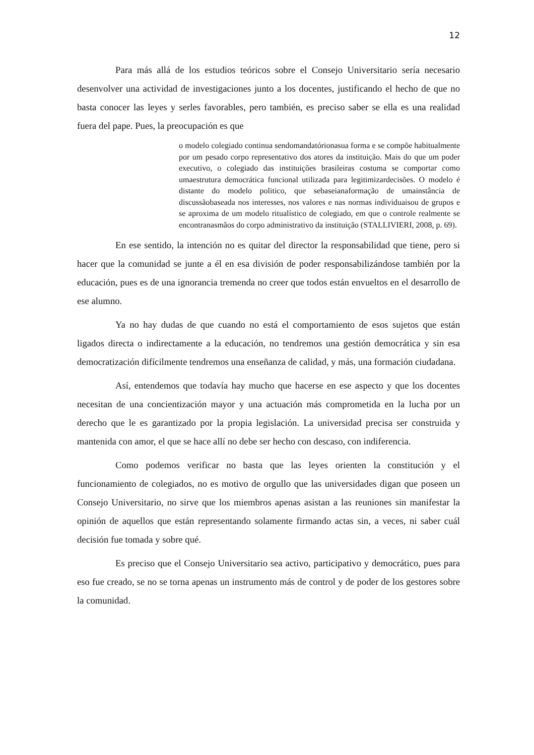12
Para más allá de los estudios teóricos sobre el Consejo Universitario sería necesario desenvolver una actividad de investigaciones junto a los docentes, justificando el hecho de que no basta conocer las leyes y serles favorables, pero también, es preciso saber se ella es una realidad fuera del pape. Pues, la preocupación es que
o modelo colegiado continua sendomandatórionasua forma e se compõe habitualmente por um pesado corpo representativo dos atores da instituição. Mais do que um poder executivo, o colegiado das instituições brasileiras costuma se comportar como umaestrutura democrática funcional utilizada para legitimizardecisões. O modelo é distante do modelo politico, que sebaseianaformação de umainstância de discussãobaseada nos interesses, nos valores e nas normas individuaisou de grupos e se aproxima de um modelo ritualístico de colegiado, em que o controle realmente se encontranasmãos do corpo administrativo da instituição (STALLIVIERI, 2008, p. 69).
En ese sentido, la intención no es quitar del director la responsabilidad que tiene, pero si hacer que la comunidad se junte a él en esa división de poder responsabilizándose también por la educación, pues es de una ignorancia tremenda no creer que todos están envueltos en el desarrollo de ese alumno.
Ya no hay dudas de que cuando no está el comportamiento de esos sujetos que están ligados directa o indirectamente a la educación, no tendremos una gestión democrática y sin esa democratización difícilmente tendremos una enseñanza de calidad, y más, una formación ciudadana.
Así, entendemos que todavía hay mucho que hacerse en ese aspecto y que los docentes necesitan de una concientización mayor y una actuación más comprometida en la lucha por un derecho que le es garantizado por la propia legislación. La universidad precisa ser construida y mantenida con amor, el que se hace allí no debe ser hecho con descaso, con indiferencia.
Como podemos verificar no basta que las leyes orienten la constitución y el funcionamiento de colegiados, no es motivo de orgullo que las universidades digan que poseen un Consejo Universitario, no sirve que los miembros apenas asistan a las reuniones sin manifestar la opinión de aquellos que están representando solamente firmando actas sin, a veces, ni saber cuál decisión fue tomada y sobre qué.
Es preciso que el Consejo Universitario sea activo, participativo y democrático, pues para eso fue creado, se no se torna apenas un instrumento más de control y de poder de los gestores sobre la comunidad.